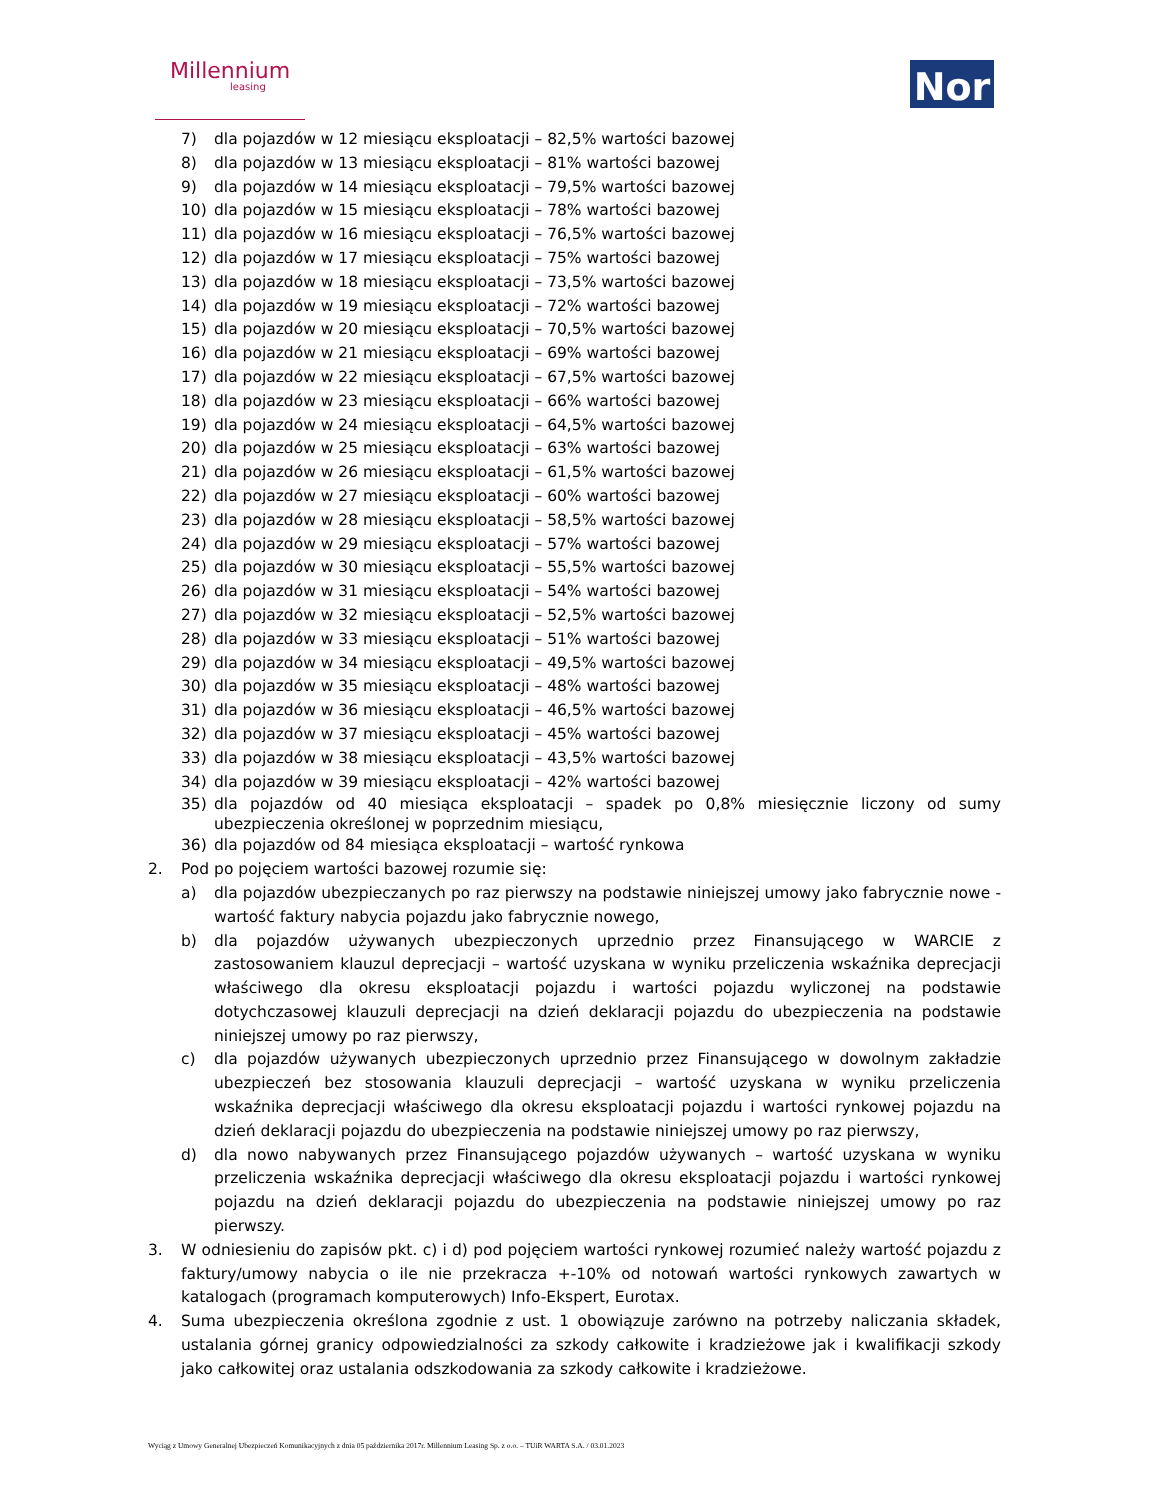Millennium
leasing
Nor
7) dla pojazdów w 12 miesiącu eksploatacji – 82,5% wartości bazowej
8) dla pojazdów w 13 miesiącu eksploatacji – 81% wartości bazowej
9) dla pojazdów w 14 miesiącu eksploatacji – 79,5% wartości bazowej
10) dla pojazdów w 15 miesiącu eksploatacji – 78% wartości bazowej
11) dla pojazdów w 16 miesiącu eksploatacji – 76,5% wartości bazowej
12) dla pojazdów w 17 miesiącu eksploatacji – 75% wartości bazowej
13) dla pojazdów w 18 miesiącu eksploatacji – 73,5% wartości bazowej
14) dla pojazdów w 19 miesiącu eksploatacji – 72% wartości bazowej
15) dla pojazdów w 20 miesiącu eksploatacji – 70,5% wartości bazowej
16) dla pojazdów w 21 miesiącu eksploatacji – 69% wartości bazowej
17) dla pojazdów w 22 miesiącu eksploatacji – 67,5% wartości bazowej
18) dla pojazdów w 23 miesiącu eksploatacji – 66% wartości bazowej
19) dla pojazdów w 24 miesiącu eksploatacji – 64,5% wartości bazowej
20) dla pojazdów w 25 miesiącu eksploatacji – 63% wartości bazowej
21) dla pojazdów w 26 miesiącu eksploatacji – 61,5% wartości bazowej
22) dla pojazdów w 27 miesiącu eksploatacji – 60% wartości bazowej
23) dla pojazdów w 28 miesiącu eksploatacji – 58,5% wartości bazowej
24) dla pojazdów w 29 miesiącu eksploatacji – 57% wartości bazowej
25) dla pojazdów w 30 miesiącu eksploatacji – 55,5% wartości bazowej
26) dla pojazdów w 31 miesiącu eksploatacji – 54% wartości bazowej
27) dla pojazdów w 32 miesiącu eksploatacji – 52,5% wartości bazowej
28) dla pojazdów w 33 miesiącu eksploatacji – 51% wartości bazowej
29) dla pojazdów w 34 miesiącu eksploatacji – 49,5% wartości bazowej
30) dla pojazdów w 35 miesiącu eksploatacji – 48% wartości bazowej
31) dla pojazdów w 36 miesiącu eksploatacji – 46,5% wartości bazowej
32) dla pojazdów w 37 miesiącu eksploatacji – 45% wartości bazowej
33) dla pojazdów w 38 miesiącu eksploatacji – 43,5% wartości bazowej
34) dla pojazdów w 39 miesiącu eksploatacji – 42% wartości bazowej
35) dla pojazdów od 40 miesiąca eksploatacji – spadek po 0,8% miesięcznie liczony od sumy ubezpieczenia określonej w poprzednim miesiącu,
36) dla pojazdów od 84 miesiąca eksploatacji – wartość rynkowa
2. Pod po pojęciem wartości bazowej rozumie się:
a) dla pojazdów ubezpieczanych po raz pierwszy na podstawie niniejszej umowy jako fabrycznie nowe - wartość faktury nabycia pojazdu jako fabrycznie nowego,
b) dla pojazdów używanych ubezpieczonych uprzednio przez Finansującego w WARCIE z zastosowaniem klauzul deprecjacji – wartość uzyskana w wyniku przeliczenia wskaźnika deprecjacji właściwego dla okresu eksploatacji pojazdu i wartości pojazdu wyliczonej na podstawie dotychczasowej klauzuli deprecjacji na dzień deklaracji pojazdu do ubezpieczenia na podstawie niniejszej umowy po raz pierwszy,
c) dla pojazdów używanych ubezpieczonych uprzednio przez Finansującego w dowolnym zakładzie ubezpieczeń bez stosowania klauzuli deprecjacji – wartość uzyskana w wyniku przeliczenia wskaźnika deprecjacji właściwego dla okresu eksploatacji pojazdu i wartości rynkowej pojazdu na dzień deklaracji pojazdu do ubezpieczenia na podstawie niniejszej umowy po raz pierwszy,
d) dla nowo nabywanych przez Finansującego pojazdów używanych – wartość uzyskana w wyniku przeliczenia wskaźnika deprecjacji właściwego dla okresu eksploatacji pojazdu i wartości rynkowej pojazdu na dzień deklaracji pojazdu do ubezpieczenia na podstawie niniejszej umowy po raz pierwszy.
3. W odniesieniu do zapisów pkt. c) i d) pod pojęciem wartości rynkowej rozumieć należy wartość pojazdu z faktury/umowy nabycia o ile nie przekracza +-10% od notowań wartości rynkowych zawartych w katalogach (programach komputerowych) Info-Ekspert, Eurotax.
4. Suma ubezpieczenia określona zgodnie z ust. 1 obowiązuje zarówno na potrzeby naliczania składek, ustalania górnej granicy odpowiedzialności za szkody całkowite i kradzieżowe jak i kwalifikacji szkody jako całkowitej oraz ustalania odszkodowania za szkody całkowite i kradzieżowe.
Wyciąg z Umowy Generalnej Ubezpieczeń Komunikacyjnych z dnia 05 października 2017r. Millennium Leasing Sp. z o.o. – TUiR WARTA S.A. / 03.01.2023